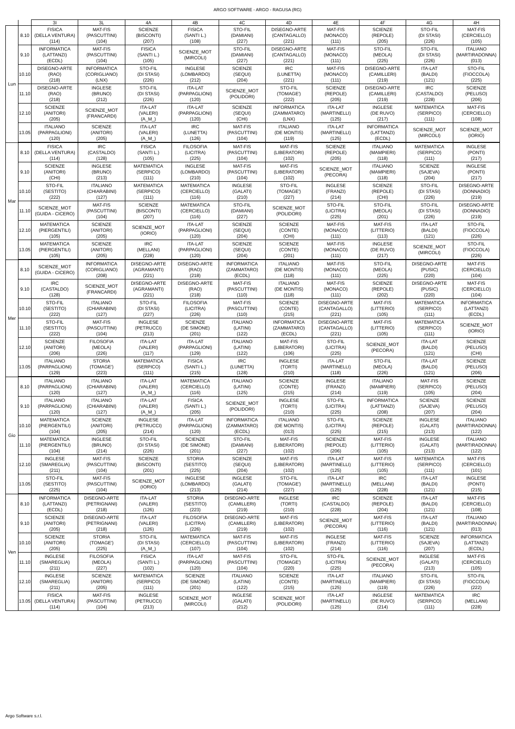ARGO SOFTWARE - ARGO - RAGUSA (RG)
| | | 3I | 3L | 4A | 4B | 4C | 4D | 4E | 4F | 4G | 4H |
| --- | --- | --- | --- | --- | --- | --- | --- | --- | --- | --- | --- |
| Lun | 8.10 | FISICA (DELLA VENTURA) (114) | MAT-FIS (PASCUTTINI) (104) | SCIENZE (BISCONTI) (207) | FISICA (SANTI L.) (108) | STO-FIL (DAMIANI) (227) | DISEGNO-ARTE (CANTAGALLO) (221) | MAT-FIS (MONACO) (111) | SCIENZE (REPOLE) (205) | STO-FIL (DI STASI) (226) | MAT-FIS (CERCIELLO) (105) |
| | 9.10 | INFORMATICA (LATTANZI) (ECDL) | MAT-FIS (PASCUTTINI) (104) | FISICA (SANTI L.) (105) | SCIENZE_MOT (MIRCOLI) | STO-FIL (DAMIANI) (227) | DISEGNO-ARTE (CANTAGALLO) (221) | MAT-FIS (MONACO) (111) | STO-FIL (MEOLA) (225) | STO-FIL (DI STASI) (226) | ITALIANO (MARTIRADONNA) (013) |
| | 10.10 | DISEGNO-ARTE (RAO) (218) | INFORMATICA (CORIGLIANO) (LNX) | STO-FIL (DI STASI) (226) | INGLESE (LOMBARDO) (212) | SCIENZE (SEQUI) (204) | IRC (LUNETTA) (221) | MAT-FIS (MONACO) (111) | DISEGNO-ARTE (CAMILLERI) (219) | ITA-LAT (BALDI) (121) | STO-FIL (FIOCCOLA) (225) |
| | 11.10 | DISEGNO-ARTE (RAO) (218) | INGLESE (BRUNO) (212) | STO-FIL (DI STASI) (226) | ITA-LAT (PARPAGLIONI) (120) | SCIENZE_MOT (POLIDORI) | STO-FIL (TOMAGE') (222) | SCIENZE (REPOLE) (205) | DISEGNO-ARTE (CAMILLERI) (219) | IRC (CASTALDO) (228) | SCIENZE (PELUSO) (206) |
| | 12.10 | SCIENZE (ANITORI) (205) | SCIENZE_MOT (FRANCARDI) | ITA-LAT (VALERI) (A_M_) | ITA-LAT (PARPAGLIONI) (120) | SCIENZE (SEQUI) (CHI) | INFORMATICA (ZAMMATARO) (LNX) | ITA-LAT (MARTINELLI) (125) | INGLESE (DE RUVO) (217) | MATEMATICA (SERPICO) (111) | MAT-FIS (CERCIELLO) (108) |
| | 13.05 | ITALIANO (PARPAGLIONI) (120) | SCIENZE (ANITORI) (205) | ITA-LAT (VALERI) (A_M_) | IRC (LUNETTA) (126) | MAT-FIS (PASCUTTINI) (104) | ITALIANO (DE MONTIS) (119) | ITA-LAT (MARTINELLI) (125) | INFORMATICA (LATTANZI) (ECDL) | SCIENZE_MOT (MIRCOLI) | SCIENZE_MOT (IORIO) |
| Mar | 8.10 | FISICA (DELLA VENTURA) (114) | IRC (CASTALDO) (128) | FISICA (SANTI L.) (105) | FILOSOFIA (LICITRA) (225) | MAT-FIS (PASCUTTINI) (104) | MAT-FIS (LIBERATORI) (102) | SCIENZE (REPOLE) (205) | ITALIANO (MAMPIERI) (118) | MATEMATICA (SERPICO) (111) | INGLESE (PONTI) (217) |
| | 9.10 | SCIENZE (ANITORI) (CHI) | INGLESE (BRUNO) (213) | MATEMATICA (SERPICO) (111) | INGLESE (LOMBARDO) (210) | MAT-FIS (PASCUTTINI) (104) | MAT-FIS (LIBERATORI) (102) | SCIENZE_MOT (PECORA) | ITALIANO (MAMPIERI) (118) | SCIENZE (SAJEVA) (204) | INGLESE (PONTI) (217) |
| | 10.10 | STO-FIL (SESTITO) (222) | ITALIANO (CHIARABINI) (127) | MATEMATICA (SERPICO) (111) | MATEMATICA (CERCIELLO) (116) | INGLESE (GALATI) (210) | STO-FIL (TOMAGE') (227) | INGLESE (FRANZI) (214) | SCIENZE (REPOLE) (CHI) | STO-FIL (DI STASI) (226) | DISEGNO-ARTE (DONNADIO) (219) |
| | 11.10 | SCIENZE_MOT (GUIDA - CICERO) | MAT-FIS (PASCUTTINI) (104) | SCIENZE (BISCONTI) (207) | MATEMATICA (CERCIELLO) (116) | STO-FIL (DAMIANI) (227) | SCIENZE_MOT (POLIDORI) | STO-FIL (LICITRA) (225) | STO-FIL (MEOLA) (201) | STO-FIL (DI STASI) (226) | DISEGNO-ARTE (DONNADIO) (219) |
| | 12.10 | MATEMATICA (PIERGENTILI) (105) | SCIENZE (ANITORI) (205) | SCIENZE_MOT (IORIO) | ITA-LAT (PARPAGLIONI) (120) | SCIENZE (SEQUI) (204) | SCIENZE (CONTE) (CHI) | MAT-FIS (MONACO) (111) | MAT-FIS (LITTERIO) (113) | ITA-LAT (BALDI) (121) | STO-FIL (FIOCCOLA) (226) |
| | 13.05 | MATEMATICA (PIERGENTILI) (105) | SCIENZE (ANITORI) (205) | IRC (MELLANI) (228) | ITA-LAT (PARPAGLIONI) (120) | SCIENZE (SEQUI) (204) | SCIENZE (CONTE) (201) | MAT-FIS (MONACO) (111) | INGLESE (DE RUVO) (217) | SCIENZE_MOT (MIRCOLI) | STO-FIL (FIOCCOLA) (226) |
| Mer | 8.10 | SCIENZE_MOT (GUIDA - CICERO) | INFORMATICA (CORIGLIANO) (208) | DISEGNO-ARTE (AGRAMANTI) (221) | DISEGNO-ARTE (RAO) (218) | INFORMATICA (ZAMMATARO) (ECDL) | ITALIANO (DE MONTIS) (118) | MAT-FIS (MONACO) (111) | STO-FIL (MEOLA) (225) | DISEGNO-ARTE (PUSIC) (220) | MAT-FIS (CERCIELLO) (104) |
| | 9.10 | IRC (CASTALDO) (128) | SCIENZE_MOT (FRANCARDI) | DISEGNO-ARTE (AGRAMANTI) (221) | DISEGNO-ARTE (RAO) (218) | MAT-FIS (PASCUTTINI) (110) | ITALIANO (DE MONTIS) (118) | MAT-FIS (MONACO) (111) | SCIENZE (REPOLE) (202) | DISEGNO-ARTE (PUSIC) (220) | MAT-FIS (CERCIELLO) (104) |
| | 10.10 | STO-FIL (SESTITO) (222) | ITALIANO (CHIARABINI) (127) | STO-FIL (DI STASI) (227) | FILOSOFIA (LICITRA) (226) | MAT-FIS (PASCUTTINI) (110) | SCIENZE (CONTE) (215) | DISEGNO-ARTE (CANTAGALLO) (221) | MAT-FIS (LITTERIO) (105) | MATEMATICA (SERPICO) (111) | INFORMATICA (LATTANZI) (ECDL) |
| | 11.10 | STO-FIL (SESTITO) (222) | MAT-FIS (PASCUTTINI) (104) | INGLESE (PETRUCCI) (213) | SCIENZE (DE SIMONE) (201) | ITALIANO (LATINI) (122) | INFORMATICA (ZAMMATARO) (ECDL) | DISEGNO-ARTE (CANTAGALLO) (221) | MAT-FIS (LITTERIO) (105) | MATEMATICA (SERPICO) (111) | SCIENZE_MOT (IORIO) |
| | 12.10 | SCIENZE (ANITORI) (206) | FILOSOFIA (MEOLA) (226) | ITA-LAT (VALERI) (117) | ITA-LAT (PARPAGLIONI) (129) | ITALIANO (LATINI) (122) | MAT-FIS (LIBERATORI) (106) | STO-FIL (LICITRA) (225) | SCIENZE_MOT (PECORA) | ITA-LAT (BALDI) (121) | SCIENZE (PELUSO) (CHI) |
| | 13.05 | ITALIANO (PARPAGLIONI) (129) | STORIA (TOMAGE') (223) | MATEMATICA (SERPICO) (111) | FISICA (SANTI L.) (215) | IRC (LUNETTA) (128) | INGLESE (TORTI) (210) | ITA-LAT (MARTINELLI) (118) | STO-FIL (MEOLA) (226) | ITA-LAT (BALDI) (121) | SCIENZE (PELUSO) (206) |
| Gio | 8.10 | ITALIANO (PARPAGLIONI) (120) | ITALIANO (CHIARABINI) (127) | ITA-LAT (VALERI) (A_M_) | MATEMATICA (CERCIELLO) (116) | ITALIANO (LATINI) (125) | SCIENZE (CONTE) (215) | INGLESE (FRANZI) (214) | ITALIANO (MAMPIERI) (119) | MAT-FIS (SERPICO) (105) | SCIENZE (PELUSO) (204) |
| | 9.10 | ITALIANO (PARPAGLIONI) (120) | ITALIANO (CHIARABINI) (127) | ITA-LAT (VALERI) (A_M_) | FISICA (SANTI L.) (205) | SCIENZE_MOT (POLIDORI) | INGLESE (TORTI) (210) | STO-FIL (LICITRA) (225) | INFORMATICA (LATTANZI) (208) | SCIENZE (SAJEVA) (207) | SCIENZE (PELUSO) (204) |
| | 10.10 | MATEMATICA (PIERGENTILI) (104) | SCIENZE (ANITORI) (205) | INGLESE (PETRUCCI) (214) | ITA-LAT (PARPAGLIONI) (120) | INFORMATICA (ZAMMATARO) (ECDL) | ITALIANO (DE MONTIS) (013) | STO-FIL (LICITRA) (225) | SCIENZE (REPOLE) (215) | INGLESE (GALATI) (213) | ITALIANO (MARTIRADONNA) (122) |
| | 11.10 | MATEMATICA (PIERGENTILI) (104) | INGLESE (BRUNO) (214) | STO-FIL (DI STASI) (226) | SCIENZE (DE SIMONE) (201) | STO-FIL (DAMIANI) (227) | MAT-FIS (LIBERATORI) (102) | SCIENZE (REPOLE) (206) | MAT-FIS (LITTERIO) (105) | INGLESE (GALATI) (213) | ITALIANO (MARTIRADONNA) (122) |
| | 12.10 | INGLESE (SMAREGLIA) (211) | MAT-FIS (PASCUTTINI) (104) | SCIENZE (BISCONTI) (201) | STORIA (SESTITO) (225) | SCIENZE (SEQUI) (204) | MAT-FIS (LIBERATORI) (102) | ITA-LAT (MARTINELLI) (125) | MAT-FIS (LITTERIO) (105) | MATEMATICA (SERPICO) (111) | MAT-FIS (CERCIELLO) (101) |
| | 13.05 | STO-FIL (SESTITO) (225) | MAT-FIS (PASCUTTINI) (104) | SCIENZE_MOT (IORIO) | INGLESE (LOMBARDO) (213) | INGLESE (GALATI) (214) | STO-FIL (TOMAGE') (227) | ITA-LAT (MARTINELLI) (125) | IRC (MELLANI) (228) | ITA-LAT (BALDI) (121) | INGLESE (PONTI) (215) |
| Ven | 8.10 | INFORMATICA (LATTANZI) (ECDL) | DISEGNO-ARTE (PETRIGNANI) (218) | ITA-LAT (VALERI) (126) | STORIA (SESTITO) (223) | DISEGNO-ARTE (CAMILLERI) (219) | INGLESE (TORTI) (210) | IRC (CASTALDO) (228) | SCIENZE (REPOLE) (204) | ITA-LAT (BALDI) (121) | MAT-FIS (CERCIELLO) (108) |
| | 9.10 | SCIENZE (ANITORI) (205) | DISEGNO-ARTE (PETRIGNANI) (218) | ITA-LAT (VALERI) (126) | FILOSOFIA (LICITRA) (226) | DISEGNO-ARTE (CAMILLERI) (219) | MAT-FIS (LIBERATORI) (102) | SCIENZE_MOT (PECORA) | MAT-FIS (LITTERIO) (116) | ITA-LAT (BALDI) (121) | ITALIANO (MARTIRADONNA) (013) |
| | 10.10 | SCIENZE (ANITORI) (205) | STORIA (TOMAGE') (225) | STO-FIL (DI STASI) (A_M_) | MATEMATICA (CERCIELLO) (107) | MAT-FIS (PASCUTTINI) (104) | MAT-FIS (LIBERATORI) (102) | INGLESE (FRANZI) (214) | MAT-FIS (LITTERIO) (116) | SCIENZE (SAJEVA) (207) | INFORMATICA (LATTANZI) (ECDL) |
| | 11.10 | INGLESE (SMAREGLIA) (211) | FILOSOFIA (MEOLA) (227) | FISICA (SANTI L.) (102) | ITA-LAT (PARPAGLIONI) (120) | MAT-FIS (PASCUTTINI) (104) | STO-FIL (TOMAGE') (220) | STO-FIL (LICITRA) (225) | SCIENZE_MOT (PECORA) | INGLESE (GALATI) (213) | MAT-FIS (CERCIELLO) (105) |
| | 12.10 | INGLESE (SMAREGLIA) (211) | SCIENZE (ANITORI) (205) | MATEMATICA (SERPICO) (111) | SCIENZE (DE SIMONE) (201) | ITALIANO (LATINI) (122) | SCIENZE (CONTE) (215) | ITA-LAT (MARTINELLI) (125) | ITALIANO (MAMPIERI) (119) | STO-FIL (DI STASI) (226) | STO-FIL (FIOCCOLA) (222) |
| | 13.05 | FISICA (DELLA VENTURA) (114) | MAT-FIS (PASCUTTINI) (104) | INGLESE (PETRUCCI) (213) | SCIENZE_MOT (MIRCOLI) | INGLESE (GALATI) (212) | SCIENZE_MOT (POLIDORI) | ITA-LAT (MARTINELLI) (125) | INGLESE (DE RUVO) (214) | MATEMATICA (SERPICO) (111) | IRC (MELLANI) (228) |
Argo Software s.r.l.